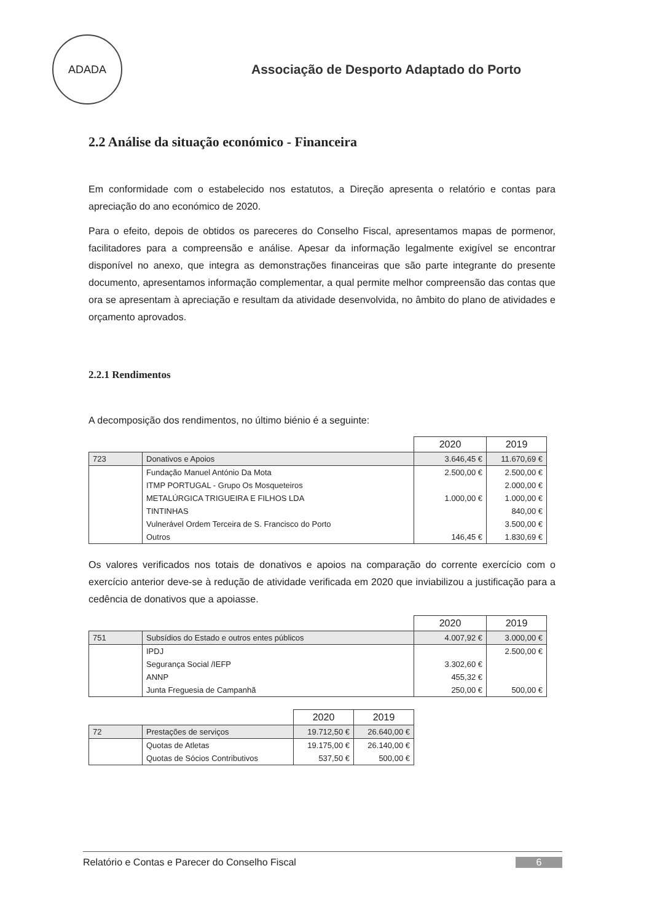ADADA
Associação de Desporto Adaptado do Porto
2.2 Análise da situação económico - Financeira
Em conformidade com o estabelecido nos estatutos, a Direção apresenta o relatório e contas para apreciação do ano económico de 2020.
Para o efeito, depois de obtidos os pareceres do Conselho Fiscal, apresentamos mapas de pormenor, facilitadores para a compreensão e análise. Apesar da informação legalmente exigível se encontrar disponível no anexo, que integra as demonstrações financeiras que são parte integrante do presente documento, apresentamos informação complementar, a qual permite melhor compreensão das contas que ora se apresentam à apreciação e resultam da atividade desenvolvida, no âmbito do plano de atividades e orçamento aprovados.
2.2.1 Rendimentos
A decomposição dos rendimentos, no último biénio é a seguinte:
| | | 2020 | 2019 |
| 723 | Donativos e Apoios | 3.646,45 € | 11.670,69 € |
| | Fundação Manuel António Da Mota | 2.500,00 € | 2.500,00 € |
| | ITMP PORTUGAL - Grupo Os Mosqueteiros | | 2.000,00 € |
| | METALÚRGICA TRIGUEIRA E FILHOS LDA | 1.000,00 € | 1.000,00 € |
| | TINTINHAS | | 840,00 € |
| | Vulnerável Ordem Terceira de S. Francisco do Porto | | 3.500,00 € |
| | Outros | 146,45 € | 1.830,69 € |
Os valores verificados nos totais de donativos e apoios na comparação do corrente exercício com o exercício anterior deve-se à redução de atividade verificada em 2020 que inviabilizou a justificação para a cedência de donativos que a apoiasse.
| | | 2020 | 2019 |
| 751 | Subsídios do Estado e outros entes públicos | 4.007,92 € | 3.000,00 € |
| | IPDJ | | 2.500,00 € |
| | Segurança Social /IEFP | 3.302,60 € | |
| | ANNP | 455,32 € | |
| | Junta Freguesia de Campanhã | 250,00 € | 500,00 € |
| | | 2020 | 2019 |
| 72 | Prestações de serviços | 19.712,50 € | 26.640,00 € |
| | Quotas de Atletas | 19.175,00 € | 26.140,00 € |
| | Quotas de Sócios Contributivos | 537,50 € | 500,00 € |
Relatório e Contas e Parecer do Conselho Fiscal 6